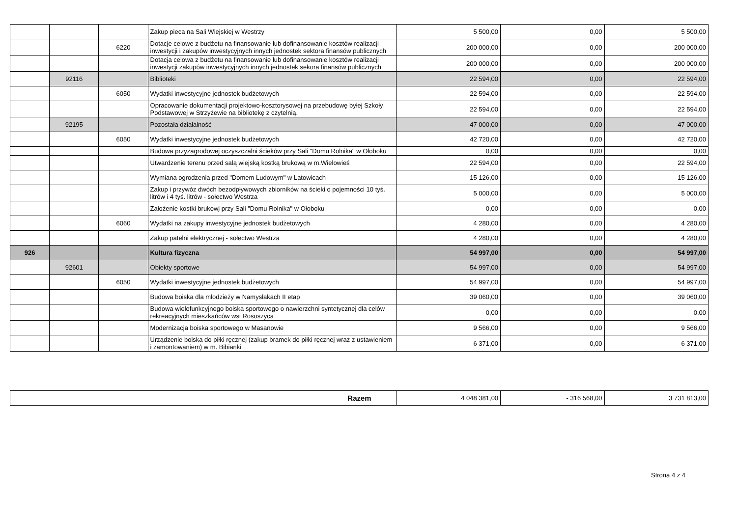| | | | Zakup pieca na Sali Wiejskiej w Westrzy | 5 500,00 | 0,00 | 5 500,00 |
| | | 6220 | Dotacje celowe z budżetu na finansowanie lub dofinansowanie kosztów realizacji inwestycji i zakupów inwestycyjnych innych jednostek sektora finansów publicznych | 200 000,00 | 0,00 | 200 000,00 |
| | | | Dotacja celowa z budżetu na finansowanie lub dofinansowanie kosztów realizacji inwestycji zakupów inwestycyjnych innych jednostek sekora finansów publicznych | 200 000,00 | 0,00 | 200 000,00 |
| | 92116 | | Biblioteki | 22 594,00 | 0,00 | 22 594,00 |
| | | 6050 | Wydatki inwestycyjne jednostek budżetowych | 22 594,00 | 0,00 | 22 594,00 |
| | | | Opracowanie dokumentacji projektowo-kosztorysowej na przebudowę byłej Szkoły Podstawowej w Strzyżewie na bibliotekę z czytelnią. | 22 594,00 | 0,00 | 22 594,00 |
| | 92195 | | Pozostała działalność | 47 000,00 | 0,00 | 47 000,00 |
| | | 6050 | Wydatki inwestycyjne jednostek budżetowych | 42 720,00 | 0,00 | 42 720,00 |
| | | | Budowa przyzagrodowej oczyszczalni ścieków przy Sali "Domu Rolnika" w Ołoboku | 0,00 | 0,00 | 0,00 |
| | | | Utwardzenie terenu przed salą wiejską kostką brukową w m.Wielowieś | 22 594,00 | 0,00 | 22 594,00 |
| | | | Wymiana ogrodzenia przed "Domem Ludowym" w Latowicach | 15 126,00 | 0,00 | 15 126,00 |
| | | | Zakup i przywóz dwóch bezodpływowych zbiorników na ścieki o pojemności 10 tyś. litrów i 4 tyś. litrów - sołectwo Westrza | 5 000,00 | 0,00 | 5 000,00 |
| | | | Założenie kostki brukowj przy Sali "Domu Rolnika" w Ołoboku | 0,00 | 0,00 | 0,00 |
| | | 6060 | Wydatki na zakupy inwestycyjne jednostek budżetowych | 4 280,00 | 0,00 | 4 280,00 |
| | | | Zakup patelni elektrycznej - sołectwo Westrza | 4 280,00 | 0,00 | 4 280,00 |
| 926 | | | Kultura fizyczna | 54 997,00 | 0,00 | 54 997,00 |
| | 92601 | | Obiekty sportowe | 54 997,00 | 0,00 | 54 997,00 |
| | | 6050 | Wydatki inwestycyjne jednostek budżetowych | 54 997,00 | 0,00 | 54 997,00 |
| | | | Budowa boiska dla młodzieży w Namysłakach II etap | 39 060,00 | 0,00 | 39 060,00 |
| | | | Budowa wielofunkcyjnego boiska sportowego o nawierzchni syntetycznej dla celów rekreacyjnych mieszkańców wsi Rososzyca | 0,00 | 0,00 | 0,00 |
| | | | Modernizacja boiska sportowego w Masanowie | 9 566,00 | 0,00 | 9 566,00 |
| | | | Urządzenie boiska do piłki ręcznej (zakup bramek do piłki ręcznej wraz z ustawieniem i zamontowaniem) w m. Bibianki | 6 371,00 | 0,00 | 6 371,00 |
| Razem | 4 048 381,00 | - 316 568,00 | 3 731 813,00 |
Strona 4 z 4